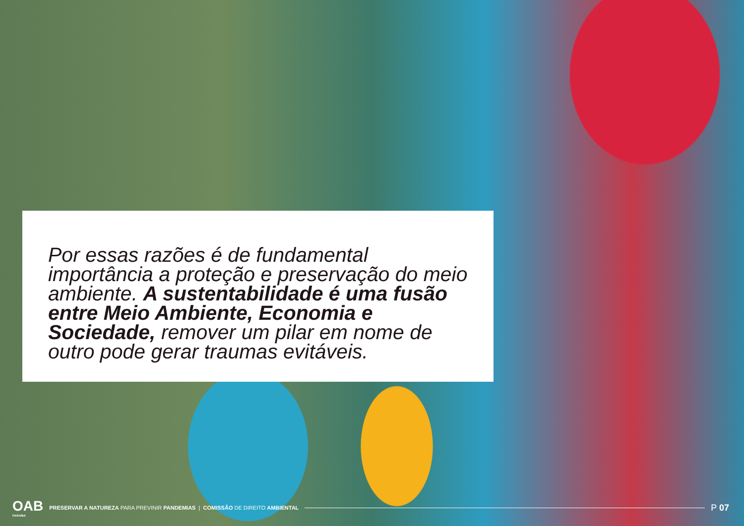Por essas razões é de fundamental importância a proteção e preservação do meio ambiente. A sustentabilidade é uma fusão entre Meio Ambiente, Economia e Sociedade, remover um pilar em nome de outro pode gerar traumas evitáveis.
OAB
PARAÍBA
PRESERVAR A NATUREZA PARA PREVINIR PANDEMIAS | COMISSÃO DE DIREITO AMBIENTAL
P 07